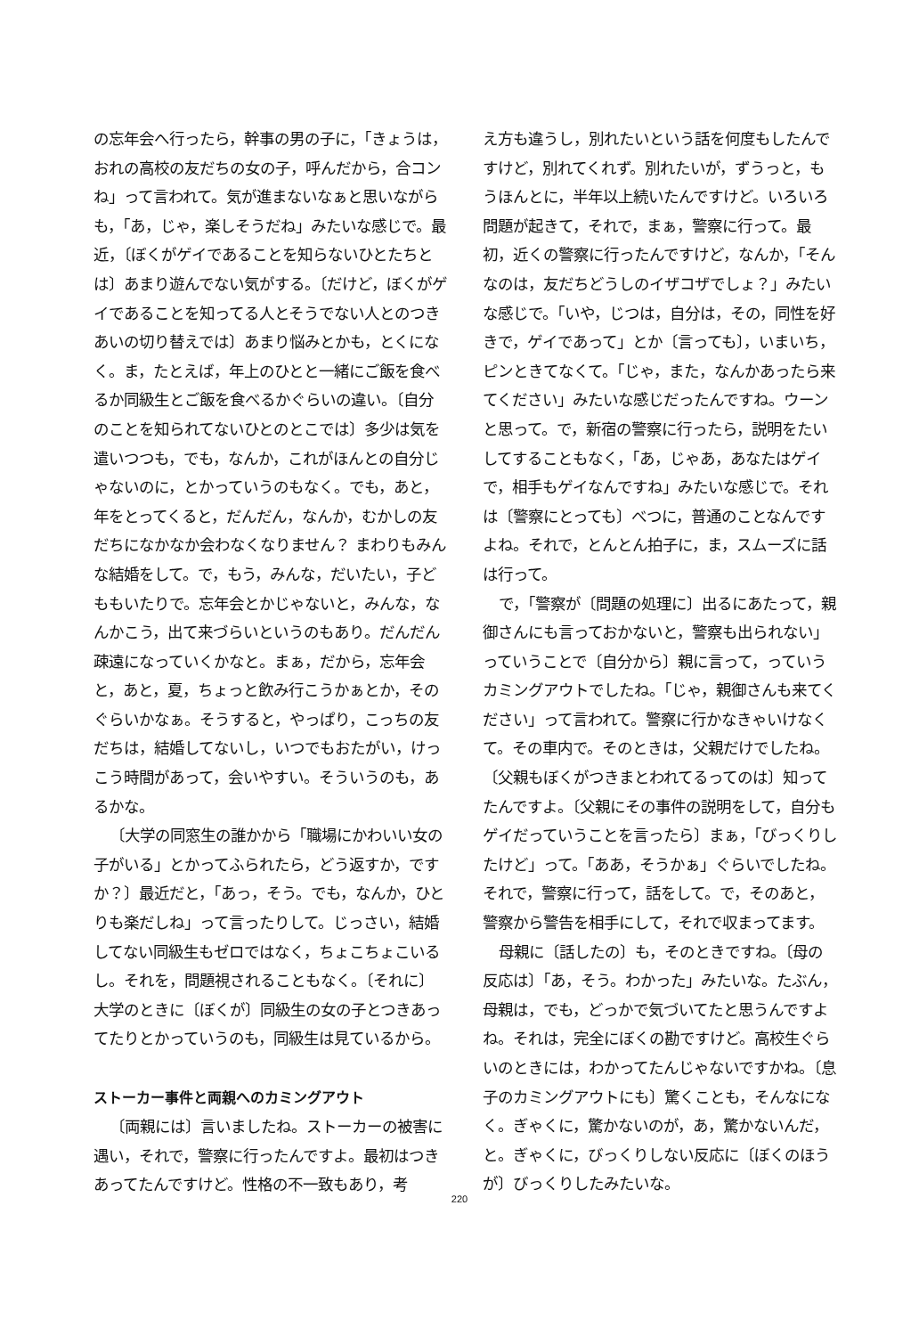の忘年会へ行ったら，幹事の男の子に，「きょうは，おれの高校の友だちの女の子，呼んだから，合コンね」って言われて。気が進まないなぁと思いながらも，「あ，じゃ，楽しそうだね」みたいな感じで。最近，〔ぼくがゲイであることを知らないひとたちとは〕あまり遊んでない気がする。〔だけど，ぼくがゲイであることを知ってる人とそうでない人とのつきあいの切り替えでは〕あまり悩みとかも，とくになく。ま，たとえば，年上のひとと一緒にご飯を食べるか同級生とご飯を食べるかぐらいの違い。〔自分のことを知られてないひとのとこでは〕多少は気を遣いつつも，でも，なんか，これがほんとの自分じゃないのに，とかっていうのもなく。でも，あと，年をとってくると，だんだん，なんか，むかしの友だちになかなか会わなくなりません？ まわりもみんな結婚をして。で，もう，みんな，だいたい，子どももいたりで。忘年会とかじゃないと，みんな，なんかこう，出て来づらいというのもあり。だんだん疎遠になっていくかなと。まぁ，だから，忘年会と，あと，夏，ちょっと飲み行こうかぁとか，そのぐらいかなぁ。そうすると，やっぱり，こっちの友だちは，結婚してないし，いつでもおたがい，けっこう時間があって，会いやすい。そういうのも，あるかな。
〔大学の同窓生の誰かから「職場にかわいい女の子がいる」とかってふられたら，どう返すか，ですか？〕最近だと，「あっ，そう。でも，なんか，ひとりも楽だしね」って言ったりして。じっさい，結婚してない同級生もゼロではなく，ちょこちょこいるし。それを，問題視されることもなく。〔それに〕大学のときに〔ぼくが〕同級生の女の子とつきあってたりとかっていうのも，同級生は見ているから。
ストーカー事件と両親へのカミングアウト
〔両親には〕言いましたね。ストーカーの被害に遇い，それで，警察に行ったんですよ。最初はつきあってたんですけど。性格の不一致もあり，考
え方も違うし，別れたいという話を何度もしたんですけど，別れてくれず。別れたいが，ずうっと，もうほんとに，半年以上続いたんですけど。いろいろ問題が起きて，それで，まぁ，警察に行って。最初，近くの警察に行ったんですけど，なんか，「そんなのは，友だちどうしのイザコザでしょ？」みたいな感じで。「いや，じつは，自分は，その，同性を好きで，ゲイであって」とか〔言っても〕，いまいち，ピンときてなくて。「じゃ，また，なんかあったら来てください」みたいな感じだったんですね。ウーンと思って。で，新宿の警察に行ったら，説明をたいしてすることもなく，「あ，じゃあ，あなたはゲイで，相手もゲイなんですね」みたいな感じで。それは〔警察にとっても〕べつに，普通のことなんですよね。それで，とんとん拍子に，ま，スムーズに話は行って。
で，「警察が〔問題の処理に〕出るにあたって，親御さんにも言っておかないと，警察も出られない」っていうことで〔自分から〕親に言って，っていうカミングアウトでしたね。「じゃ，親御さんも来てください」って言われて。警察に行かなきゃいけなくて。その車内で。そのときは，父親だけでしたね。〔父親もぼくがつきまとわれてるってのは〕知ってたんですよ。〔父親にその事件の説明をして，自分もゲイだっていうことを言ったら〕まぁ，「びっくりしたけど」って。「ああ，そうかぁ」ぐらいでしたね。それで，警察に行って，話をして。で，そのあと，警察から警告を相手にして，それで収まってます。
母親に〔話したの〕も，そのときですね。〔母の反応は〕「あ，そう。わかった」みたいな。たぶん，母親は，でも，どっかで気づいてたと思うんですよね。それは，完全にぼくの勘ですけど。高校生ぐらいのときには，わかってたんじゃないですかね。〔息子のカミングアウトにも〕驚くことも，そんなになく。ぎゃくに，驚かないのが，あ，驚かないんだ，と。ぎゃくに，びっくりしない反応に〔ぼくのほうが〕びっくりしたみたいな。
220